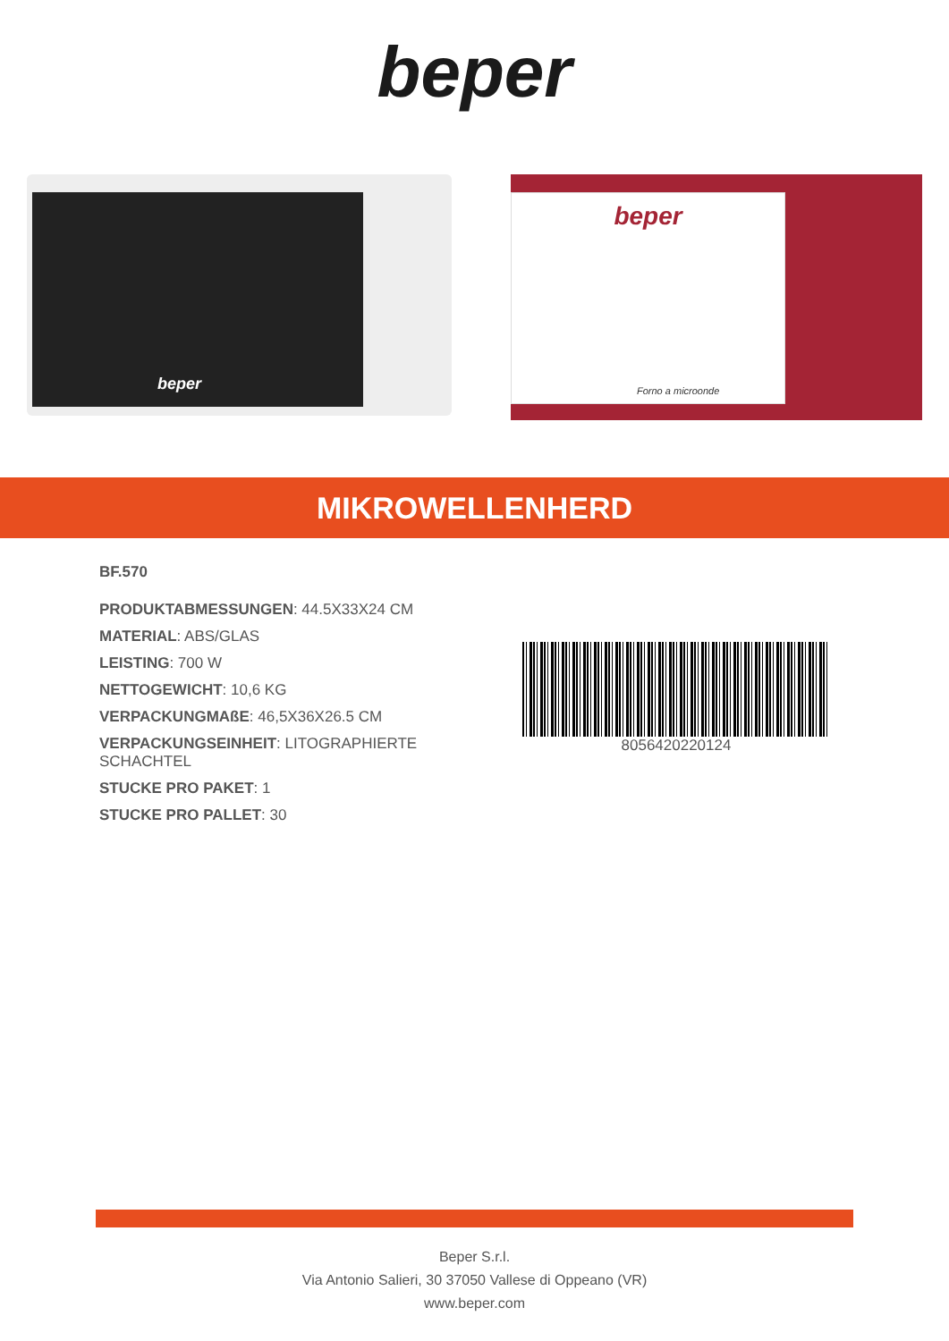beper
beper
beper
Forno a microonde
MIKROWELLENHERD
BF.570
PRODUKTABMESSUNGEN: 44.5X33X24 CM
MATERIAL: ABS/GLAS
LEISTING: 700 W
NETTOGEWICHT: 10,6 KG
VERPACKUNGMAßE: 46,5X36X26.5 CM
VERPACKUNGSEINHEIT: LITOGRAPHIERTE SCHACHTEL
STUCKE PRO PAKET: 1
STUCKE PRO PALLET: 30
8056420220124
Beper S.r.l.
Via Antonio Salieri, 30 37050 Vallese di Oppeano (VR)
www.beper.com